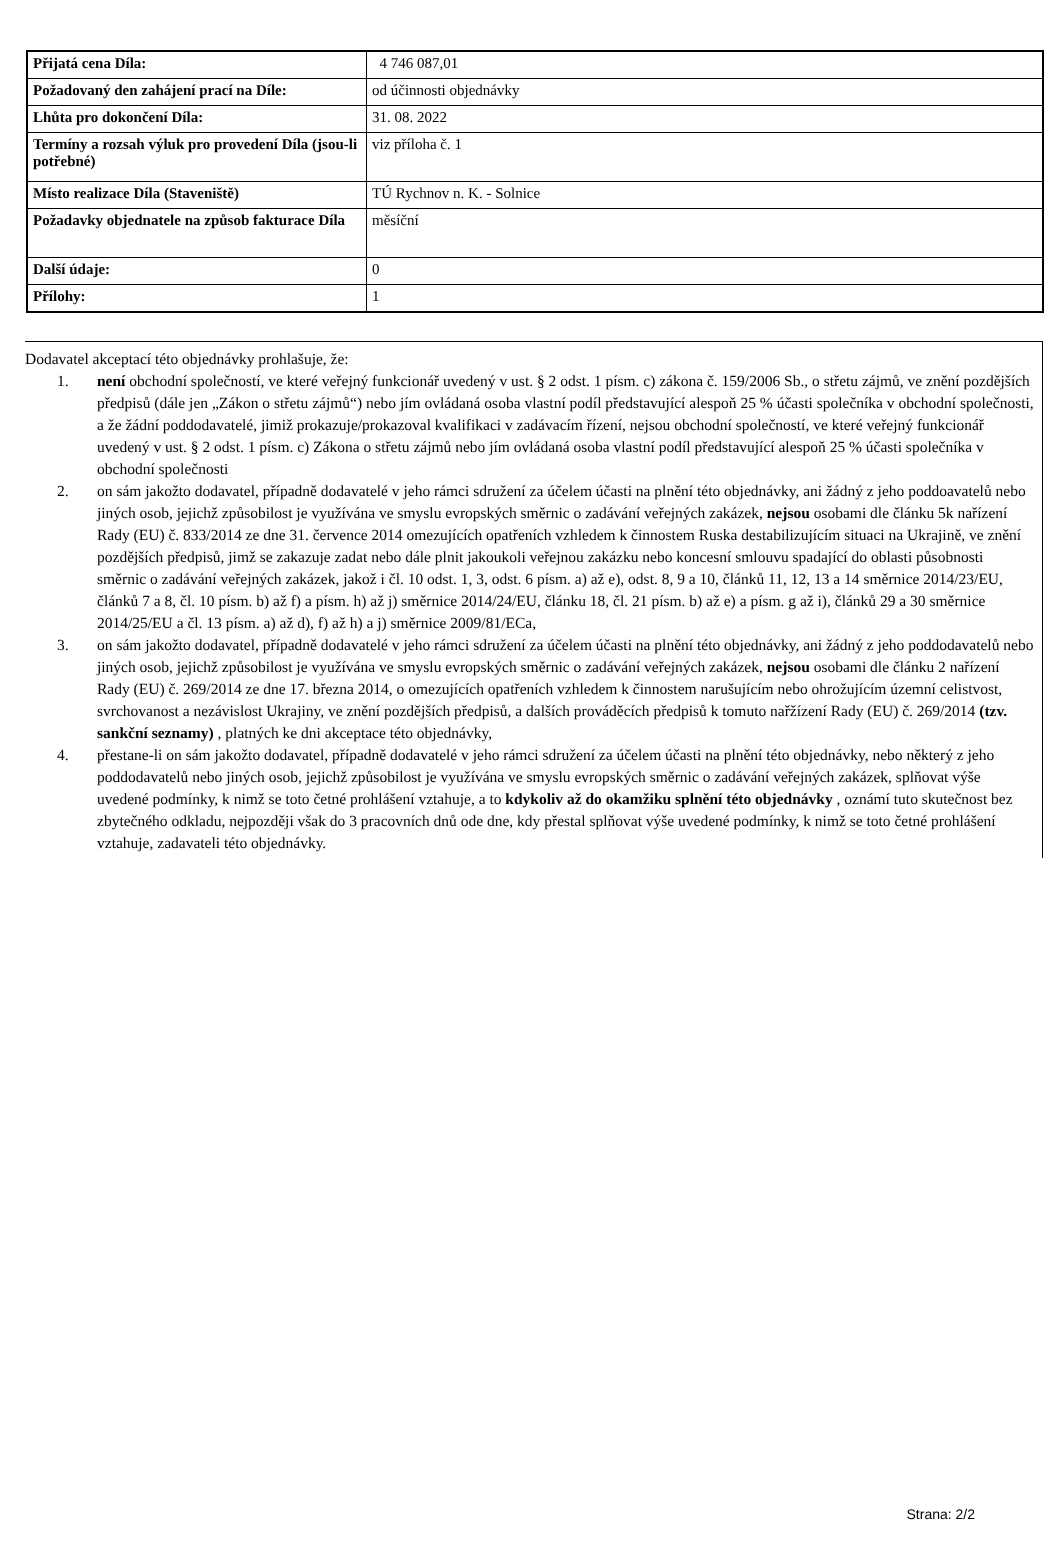| Přijatá cena Díla: | 4 746 087,01 |
| Požadovaný den zahájení prací na Díle: | od účinnosti objednávky |
| Lhůta pro dokončení Díla: | 31. 08. 2022 |
| Termíny a rozsah výluk pro provedení Díla (jsou-li potřebné) | viz příloha č. 1 |
| Místo realizace Díla (Staveniště) | TÚ Rychnov n. K. - Solnice |
| Požadavky objednatele na způsob fakturace Díla | měsíční |
| Další údaje: | 0 |
| Přílohy: | 1 |
Dodavatel akceptací této objednávky prohlašuje, že:
1. není obchodní společností, ve které veřejný funkcionář uvedený v ust. § 2 odst. 1 písm. c) zákona č. 159/2006 Sb., o střetu zájmů, ve znění pozdějších předpisů (dále jen „Zákon o střetu zájmů“) nebo jím ovládaná osoba vlastní podíl představující alespoň 25 % účasti společníka v obchodní společnosti, a že žádní poddodavatelé, jimiž prokazuje/prokazoval kvalifikaci v zadávacím řízení, nejsou obchodní společností, ve které veřejný funkcionář uvedený v ust. § 2 odst. 1 písm. c) Zákona o střetu zájmů nebo jím ovládaná osoba vlastní podíl představující alespoň 25 % účasti společníka v obchodní společnosti
2. on sám jakožto dodavatel, případně dodavatelé v jeho rámci sdružení za účelem účasti na plnění této objednávky, ani žádný z jeho poddoavatelů nebo jiných osob, jejichž způsobilost je využívána ve smyslu evropských směrnic o zadávání veřejných zakázek, nejsou osobami dle článku 5k nařízení Rady (EU) č. 833/2014 ze dne 31. července 2014 omezujících opatřeních vzhledem k činnostem Ruska destabilizujícím situaci na Ukrajině, ve znění pozdějších předpisů, jimž se zakazuje zadat nebo dále plnit jakoukoli veřejnou zakázku nebo koncesní smlouvu spadající do oblasti působnosti směrnic o zadávání veřejných zakázek, jakož i čl. 10 odst. 1, 3, odst. 6 písm. a) až e), odst. 8, 9 a 10, článků 11, 12, 13 a 14 směrnice 2014/23/EU, článků 7 a 8, čl. 10 písm. b) až f) a písm. h) až j) směrnice 2014/24/EU, článku 18, čl. 21 písm. b) až e) a písm. g až i), článků 29 a 30 směrnice 2014/25/EU a čl. 13 písm. a) až d), f) až h) a j) směrnice 2009/81/ECa,
3. on sám jakožto dodavatel, případně dodavatelé v jeho rámci sdružení za účelem účasti na plnění této objednávky, ani žádný z jeho poddodavatelů nebo jiných osob, jejichž způsobilost je využívána ve smyslu evropských směrnic o zadávání veřejných zakázek, nejsou osobami dle článku 2 nařízení Rady (EU) č. 269/2014 ze dne 17. března 2014, o omezujících opatřeních vzhledem k činnostem narušujícím nebo ohrožujícím územní celistvost, svrchovanost a nezávislost Ukrajiny, ve znění pozdějších předpisů, a dalších prováděcích předpisů k tomuto nařžízení Rady (EU) č. 269/2014 (tzv. sankční seznamy) , platných ke dni akceptace této objednávky,
4. přestane-li on sám jakožto dodavatel, případně dodavatelé v jeho rámci sdružení za účelem účasti na plnění této objednávky, nebo některý z jeho poddodavatelů nebo jiných osob, jejichž způsobilost je využívána ve smyslu evropských směrnic o zadávání veřejných zakázek, splňovat výše uvedené podmínky, k nimž se toto četné prohlášení vztahuje, a to kdykoliv až do okamžiku splnění této objednávky , oznámí tuto skutečnost bez zbytečného odkladu, nejpozději však do 3 pracovních dnů ode dne, kdy přestal splňovat výše uvedené podmínky, k nimž se toto četné prohlášení vztahuje, zadavateli této objednávky.
Strana: 2/2